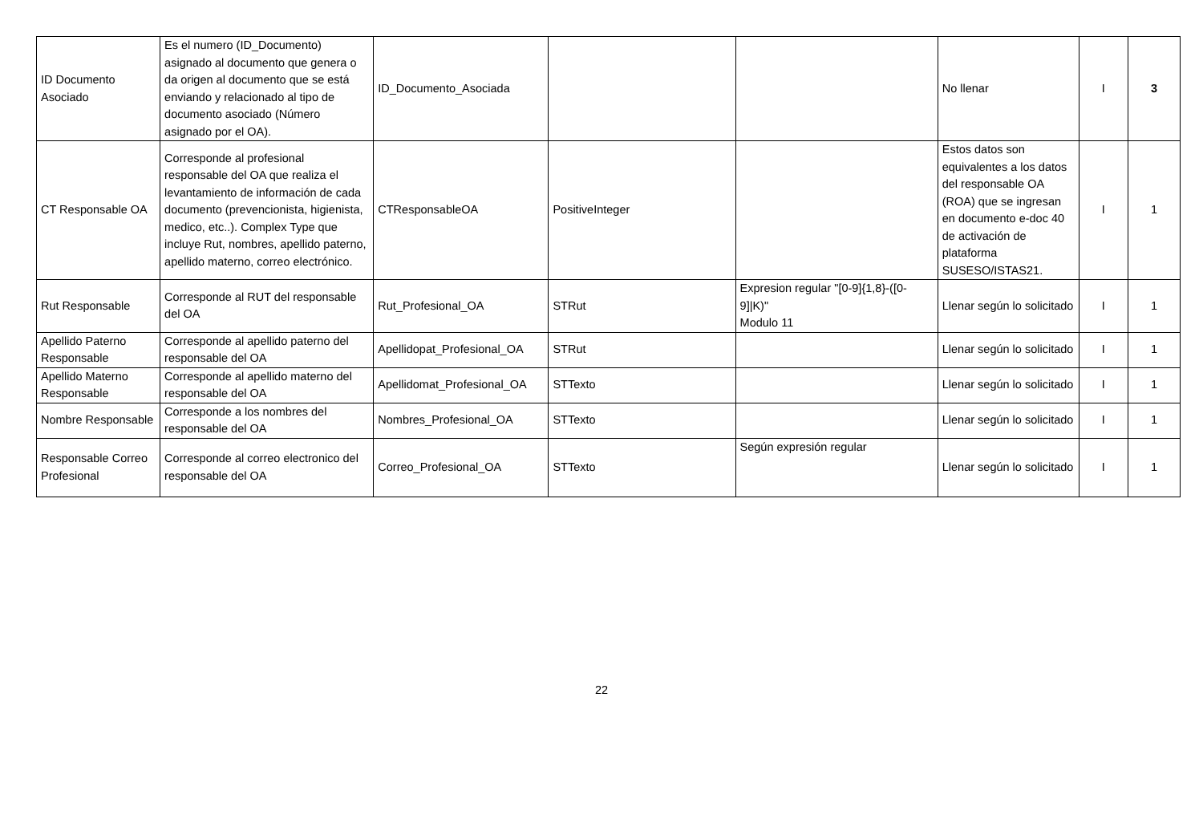| ID Documento Asociado | Es el numero (ID_Documento) asignado al documento que genera o da origen al documento que se está enviando y relacionado al tipo de documento asociado (Número asignado por el OA). | ID_Documento_Asociada | | | No llenar | I | 3 |
| CT Responsable OA | Corresponde al profesional responsable del OA que realiza el levantamiento de información de cada documento (prevencionista, higienista, medico, etc..). Complex Type que incluye Rut, nombres, apellido paterno, apellido materno, correo electrónico. | CTResponsableOA | PositiveInteger | | Estos datos son equivalentes a los datos del responsable OA (ROA) que se ingresan en documento e-doc 40 de activación de plataforma SUSESO/ISTAS21. | I | 1 |
| Rut Responsable | Corresponde al RUT del responsable del OA | Rut_Profesional_OA | STRut | Expresion regular "[0-9]{1,8}-([0-9]/K)" Modulo 11 | Llenar según lo solicitado | I | 1 |
| Apellido Paterno Responsable | Corresponde al apellido paterno del responsable del OA | Apellidopat_Profesional_OA | STRut | | Llenar según lo solicitado | I | 1 |
| Apellido Materno Responsable | Corresponde al apellido materno del responsable del OA | Apellidomat_Profesional_OA | STTexto | | Llenar según lo solicitado | I | 1 |
| Nombre Responsable | Corresponde a los nombres del responsable del OA | Nombres_Profesional_OA | STTexto | | Llenar según lo solicitado | I | 1 |
| Responsable Correo Profesional | Corresponde al correo electronico del responsable del OA | Correo_Profesional_OA | STTexto | Según expresión regular | Llenar según lo solicitado | I | 1 |
22